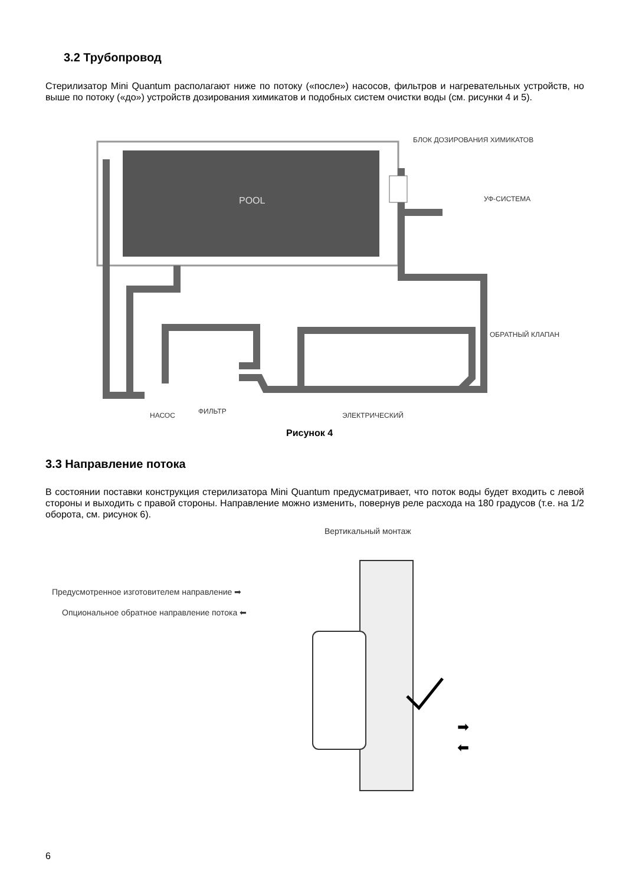3.2 Трубопровод
Стерилизатор Mini Quantum располагают ниже по потоку («после») насосов, фильтров и нагревательных устройств, но выше по потоку («до») устройств дозирования химикатов и подобных систем очистки воды (см. рисунки 4 и 5).
POOL
НАСОС ФИЛЬТР ЭЛЕКТРИЧЕСКИЙ
БЛОК ДОЗИРОВАНИЯ ХИМИКАТОВ
УФ-СИСТЕМА
ОБРАТНЫЙ КЛАПАН
Рисунок 4
3.3 Направление потока
В состоянии поставки конструкция стерилизатора Mini Quantum предусматривает, что поток воды будет входить с левой стороны и выходить с правой стороны. Направление можно изменить, повернув реле расхода на 180 градусов (т.е. на 1/2 оборота, см. рисунок 6).
Вертикальный монтаж
Предусмотренное изготовителем направление ➡
Опциональное обратное направление потока ⬅
➡
⬅
6